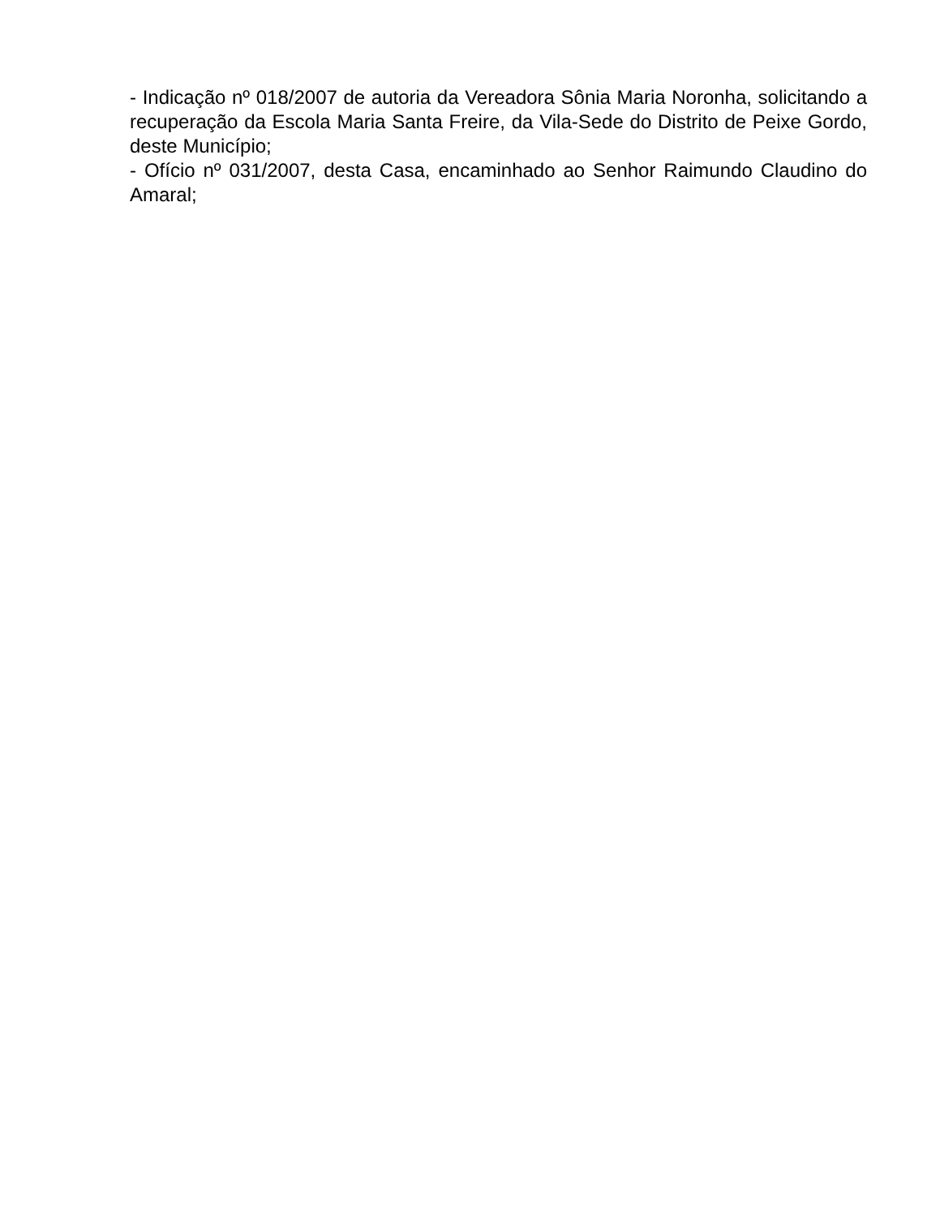- Indicação nº 018/2007 de autoria da Vereadora Sônia Maria Noronha, solicitando a recuperação da Escola Maria Santa Freire, da Vila-Sede do Distrito de Peixe Gordo, deste Município;
- Ofício nº 031/2007, desta Casa, encaminhado ao Senhor Raimundo Claudino do Amaral;